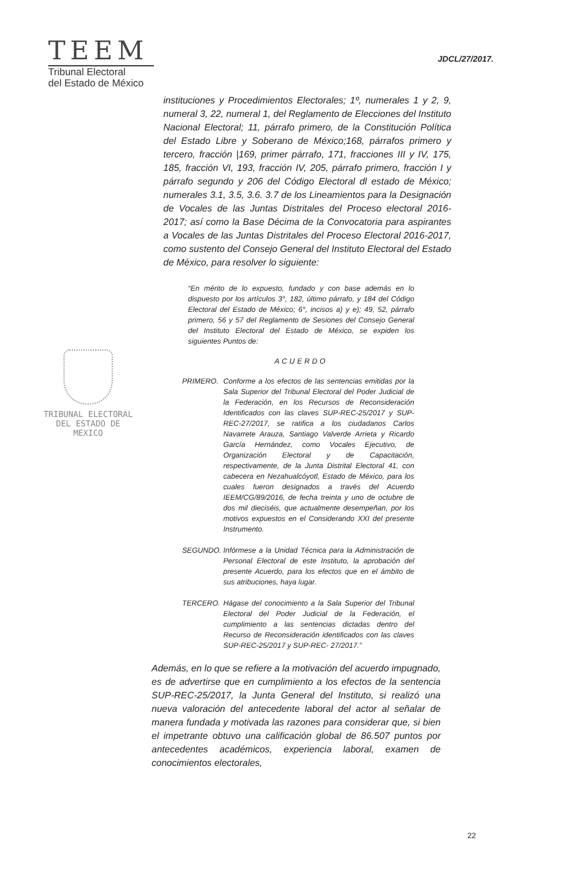TEEM
Tribunal Electoral
del Estado de México
JDCL/27/2017.
instituciones y Procedimientos Electorales; 1º, numerales 1 y 2, 9, numeral 3, 22, numeral 1, del Reglamento de Elecciones del Instituto Nacional Electoral; 11, párrafo primero, de la Constitución Política del Estado Libre y Soberano de México;168, párrafos primero y tercero, fracción |169, primer párrafo, 171, fracciones III y IV, 175, 185, fracción VI, 193, fracción IV, 205, párrafo primero, fracción I y párrafo segundo y 206 del Código Electoral dl estado de México; numerales 3.1, 3.5, 3.6. 3.7 de los Lineamientos para la Designación de Vocales de las Juntas Distritales del Proceso electoral 2016-2017; así como la Base Décima de la Convocatoria para aspirantes a Vocales de las Juntas Distritales del Proceso Electoral 2016-2017, como sustento del Consejo General del Instituto Electoral del Estado de México, para resolver lo siguiente:
TRIBUNAL ELECTORAL
DEL ESTADO DE
MEXICO
“En mérito de lo expuesto, fundado y con base además en lo dispuesto por los artículos 3°, 182, último párrafo, y 184 del Código Electoral del Estado de México; 6°, incisos a) y e); 49, 52, párrafo primero, 56 y 57 del Reglamento de Sesiones del Consejo General del Instituto Electoral del Estado de México, se expiden los siguientes Puntos de:
ACUERDO
PRIMERO. Conforme a los efectos de las sentencias emitidas por la Sala Superior del Tribunal Electoral del Poder Judicial de la Federación, en los Recursos de Reconsideración Identificados con las claves SUP-REC-25/2017 y SUP-REC-27/2017, se ratifica a los ciudadanos Carlos Navarrete Arauza, Santiago Valverde Arrieta y Ricardo García Hernández, como Vocales Ejecutivo, de Organización Electoral y de Capacitación, respectivamente, de la Junta Distrital Electoral 41, con cabecera en Nezahualcóyotl, Estado de México, para los cuales fueron designados a través del Acuerdo IEEM/CG/89/2016, de fecha treinta y uno de octubre de dos mil dieciséis, que actualmente desempeñan, por los motivos expuestos en el Considerando XXI del presente Instrumento.
SEGUNDO. Infórmese a la Unidad Técnica para la Administración de Personal Electoral de este Instituto, la aprobación del presente Acuerdo, para los efectos que en el ámbito de sus atribuciones, haya lugar.
TERCERO. Hágase del conocimiento a la Sala Superior del Tribunal Electoral del Poder Judicial de la Federación, el cumplimiento a las sentencias dictadas dentro del Recurso de Reconsideración identificados con las claves SUP-REC-25/2017 y SUP-REC- 27/2017.”
Además, en lo que se refiere a la motivación del acuerdo impugnado, es de advertirse que en cumplimiento a los efectos de la sentencia SUP-REC-25/2017, la Junta General del Instituto, si realizó una nueva valoración del antecedente laboral del actor al señalar de manera fundada y motivada las razones para considerar que, si bien el impetrante obtuvo una calificación global de 86.507 puntos por antecedentes académicos, experiencia laboral, examen de conocimientos electorales,
22